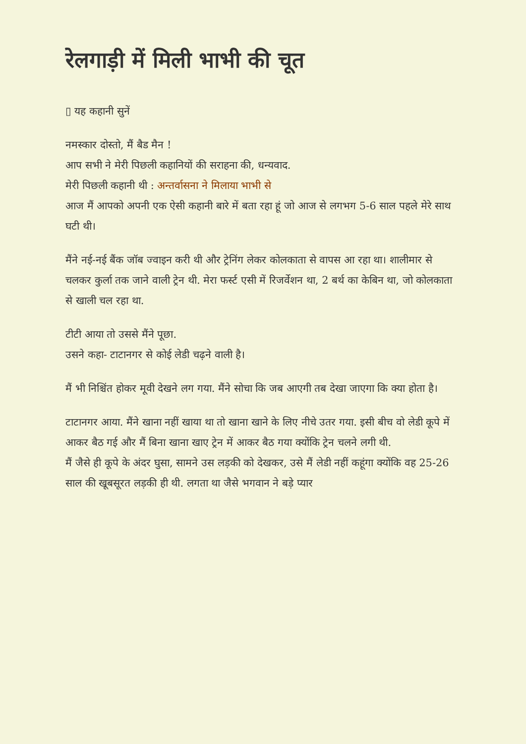रेलगाड़ी में मिली भाभी की चूत
▯ यह कहानी सुनें
नमस्कार दोस्तो, मैं बैड मैन !
आप सभी ने मेरी पिछली कहानियों की सराहना की, धन्यवाद.
मेरी पिछली कहानी थी : अन्तर्वासना ने मिलाया भाभी से
आज मैं आपको अपनी एक ऐसी कहानी बारे में बता रहा हूं जो आज से लगभग 5-6 साल पहले मेरे साथ घटी थी।
मैंने नई-नई बैंक जॉब ज्वाइन करी थी और ट्रेनिंग लेकर कोलकाता से वापस आ रहा था। शालीमार से चलकर कुर्ला तक जाने वाली ट्रेन थी. मेरा फर्स्ट एसी में रिजर्वेशन था, 2 बर्थ का केबिन था, जो कोलकाता से खाली चल रहा था.
टीटी आया तो उससे मैंने पूछा.
उसने कहा- टाटानगर से कोई लेडी चढ़ने वाली है।
मैं भी निश्चिंत होकर मूवी देखने लग गया. मैंने सोचा कि जब आएगी तब देखा जाएगा कि क्या होता है।
टाटानगर आया. मैंने खाना नहीं खाया था तो खाना खाने के लिए नीचे उतर गया. इसी बीच वो लेडी कूपे में आकर बैठ गई और मैं बिना खाना खाए ट्रेन में आकर बैठ गया क्योंकि ट्रेन चलने लगी थी.
मैं जैसे ही कूपे के अंदर घुसा, सामने उस लड़की को देखकर, उसे मैं लेडी नहीं कहूंगा क्योंकि वह 25-26 साल की खूबसूरत लड़की ही थी. लगता था जैसे भगवान ने बड़े प्यार